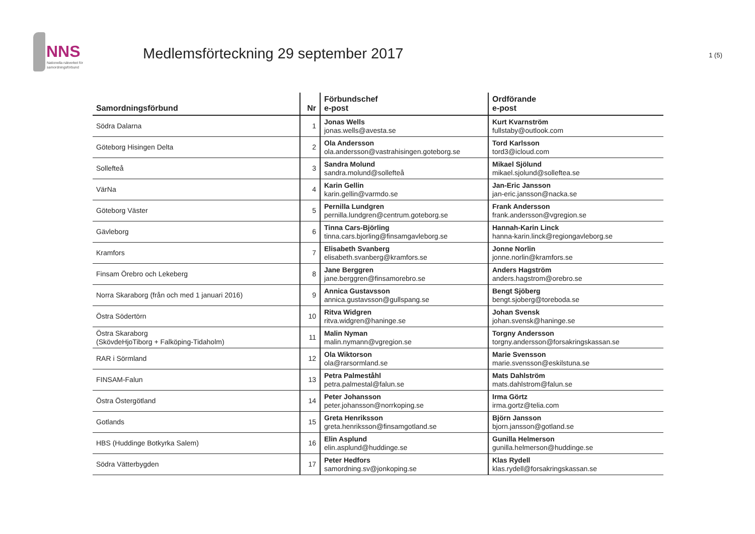NNS
Nationella nätverket för
samordningsförbund
Medlemsförteckning 29 september 2017
1 (5)
| Samordningsförbund | Nr | Förbundschef e-post | Ordförande e-post |
| --- | --- | --- | --- |
| Södra Dalarna | 1 | Jonas Wells jonas.wells@avesta.se | Kurt Kvarnström fullstaby@outlook.com |
| Göteborg Hisingen Delta | 2 | Ola Andersson ola.andersson@vastrahisingen.goteborg.se | Tord Karlsson tord3@icloud.com |
| Sollefteå | 3 | Sandra Molund sandra.molund@sollefteå | Mikael Sjölund mikael.sjolund@solleftea.se |
| VärNa | 4 | Karin Gellin karin.gellin@varmdo.se | Jan-Eric Jansson jan-eric.jansson@nacka.se |
| Göteborg Väster | 5 | Pernilla Lundgren pernilla.lundgren@centrum.goteborg.se | Frank Andersson frank.andersson@vgregion.se |
| Gävleborg | 6 | Tinna Cars-Björling tinna.cars.bjorling@finsamgavleborg.se | Hannah-Karin Linck hanna-karin.linck@regiongavleborg.se |
| Kramfors | 7 | Elisabeth Svanberg elisabeth.svanberg@kramfors.se | Jonne Norlin jonne.norlin@kramfors.se |
| Finsam Örebro och Lekeberg | 8 | Jane Berggren jane.berggren@finsamorebro.se | Anders Hagström anders.hagstrom@orebro.se |
| Norra Skaraborg (från och med 1 januari 2016) | 9 | Annica Gustavsson annica.gustavsson@gullspang.se | Bengt Sjöberg bengt.sjoberg@toreboda.se |
| Östra Södertörn | 10 | Ritva Widgren ritva.widgren@haninge.se | Johan Svensk johan.svensk@haninge.se |
| Östra Skaraborg (SkövdeHjoTiborg + Falköping-Tidaholm) | 11 | Malin Nyman malin.nymann@vgregion.se | Torgny Andersson torgny.andersson@forsakringskassan.se |
| RAR i Sörmland | 12 | Ola Wiktorson ola@rarsormland.se | Marie Svensson marie.svensson@eskilstuna.se |
| FINSAM-Falun | 13 | Petra Palmeståhl petra.palmestal@falun.se | Mats Dahlström mats.dahlstrom@falun.se |
| Östra Östergötland | 14 | Peter Johansson peter.johansson@norrkoping.se | Irma Görtz irma.gortz@telia.com |
| Gotlands | 15 | Greta Henriksson greta.henriksson@finsamgotland.se | Björn Jansson bjorn.jansson@gotland.se |
| HBS (Huddinge Botkyrka Salem) | 16 | Elin Asplund elin.asplund@huddinge.se | Gunilla Helmerson gunilla.helmerson@huddinge.se |
| Södra Vätterbygden | 17 | Peter Hedfors samordning.sv@jonkoping.se | Klas Rydell klas.rydell@forsakringskassan.se |